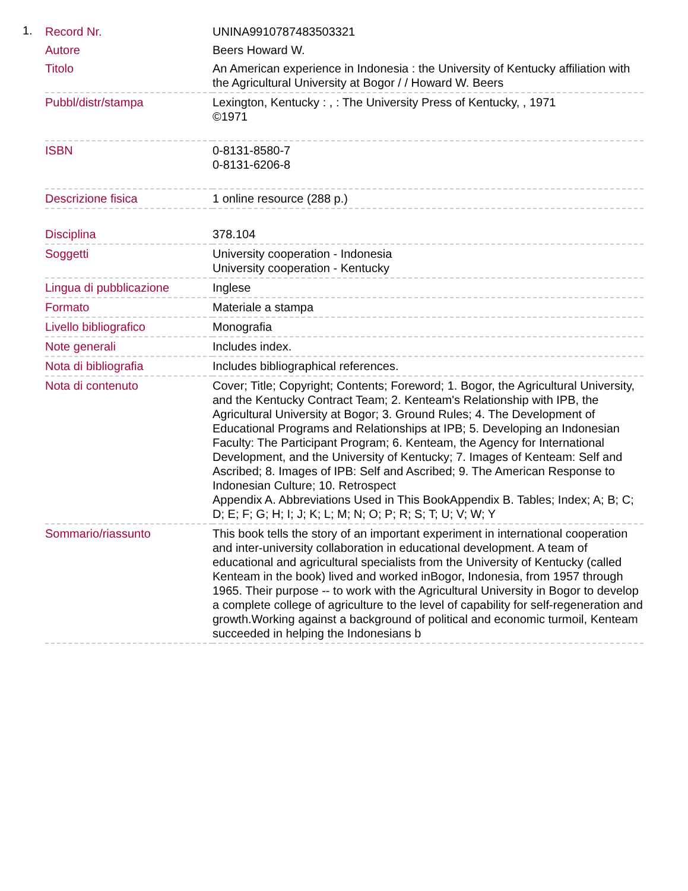1.
| Record Nr. | UNINA9910787483503321 |
| Autore | Beers Howard W. |
| Titolo | An American experience in Indonesia : the University of Kentucky affiliation with the Agricultural University at Bogor / / Howard W. Beers |
| Pubbl/distr/stampa | Lexington, Kentucky : , : The University Press of Kentucky, , 1971 ©1971 |
| ISBN | 0-8131-8580-7 0-8131-6206-8 |
| Descrizione fisica | 1 online resource (288 p.) |
| Disciplina | 378.104 |
| Soggetti | University cooperation - Indonesia University cooperation - Kentucky |
| Lingua di pubblicazione | Inglese |
| Formato | Materiale a stampa |
| Livello bibliografico | Monografia |
| Note generali | Includes index. |
| Nota di bibliografia | Includes bibliographical references. |
| Nota di contenuto | Cover; Title; Copyright; Contents; Foreword; 1. Bogor, the Agricultural University, and the Kentucky Contract Team; 2. Kenteam's Relationship with IPB, the Agricultural University at Bogor; 3. Ground Rules; 4. The Development of Educational Programs and Relationships at IPB; 5. Developing an Indonesian Faculty: The Participant Program; 6. Kenteam, the Agency for International Development, and the University of Kentucky; 7. Images of Kenteam: Self and Ascribed; 8. Images of IPB: Self and Ascribed; 9. The American Response to Indonesian Culture; 10. Retrospect Appendix A. Abbreviations Used in This BookAppendix B. Tables; Index; A; B; C; D; E; F; G; H; I; J; K; L; M; N; O; P; R; S; T; U; V; W; Y |
| Sommario/riassunto | This book tells the story of an important experiment in international cooperation and inter-university collaboration in educational development. A team of educational and agricultural specialists from the University of Kentucky (called Kenteam in the book) lived and worked inBogor, Indonesia, from 1957 through 1965. Their purpose -- to work with the Agricultural University in Bogor to develop a complete college of agriculture to the level of capability for self-regeneration and growth.Working against a background of political and economic turmoil, Kenteam succeeded in helping the Indonesians b |